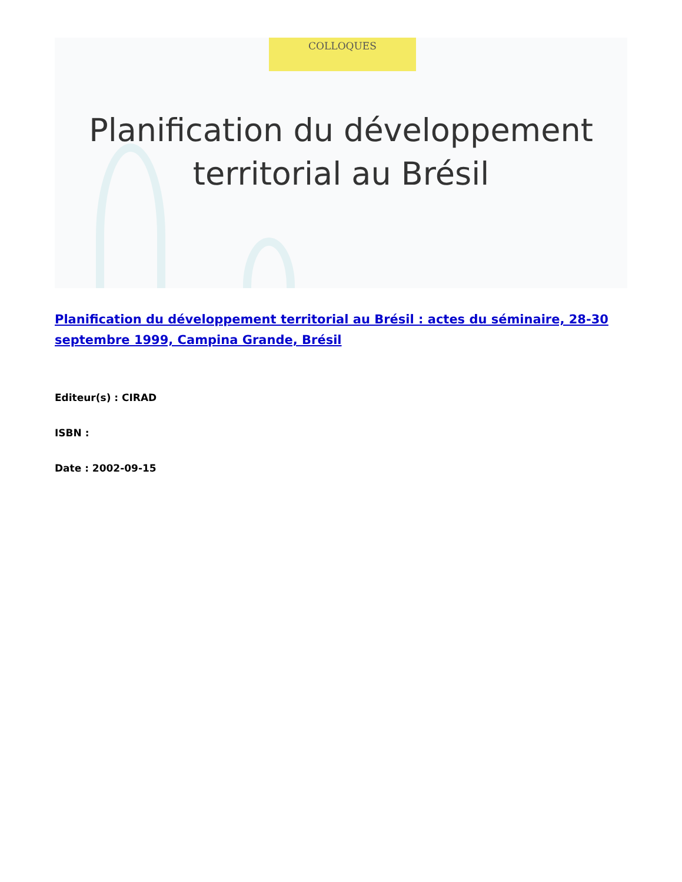COLLOQUES
Planification du développement
territorial au Brésil
Planification du développement territorial au Brésil : actes du séminaire, 28-30 septembre 1999, Campina Grande, Brésil
Editeur(s) : CIRAD
ISBN :
Date : 2002-09-15